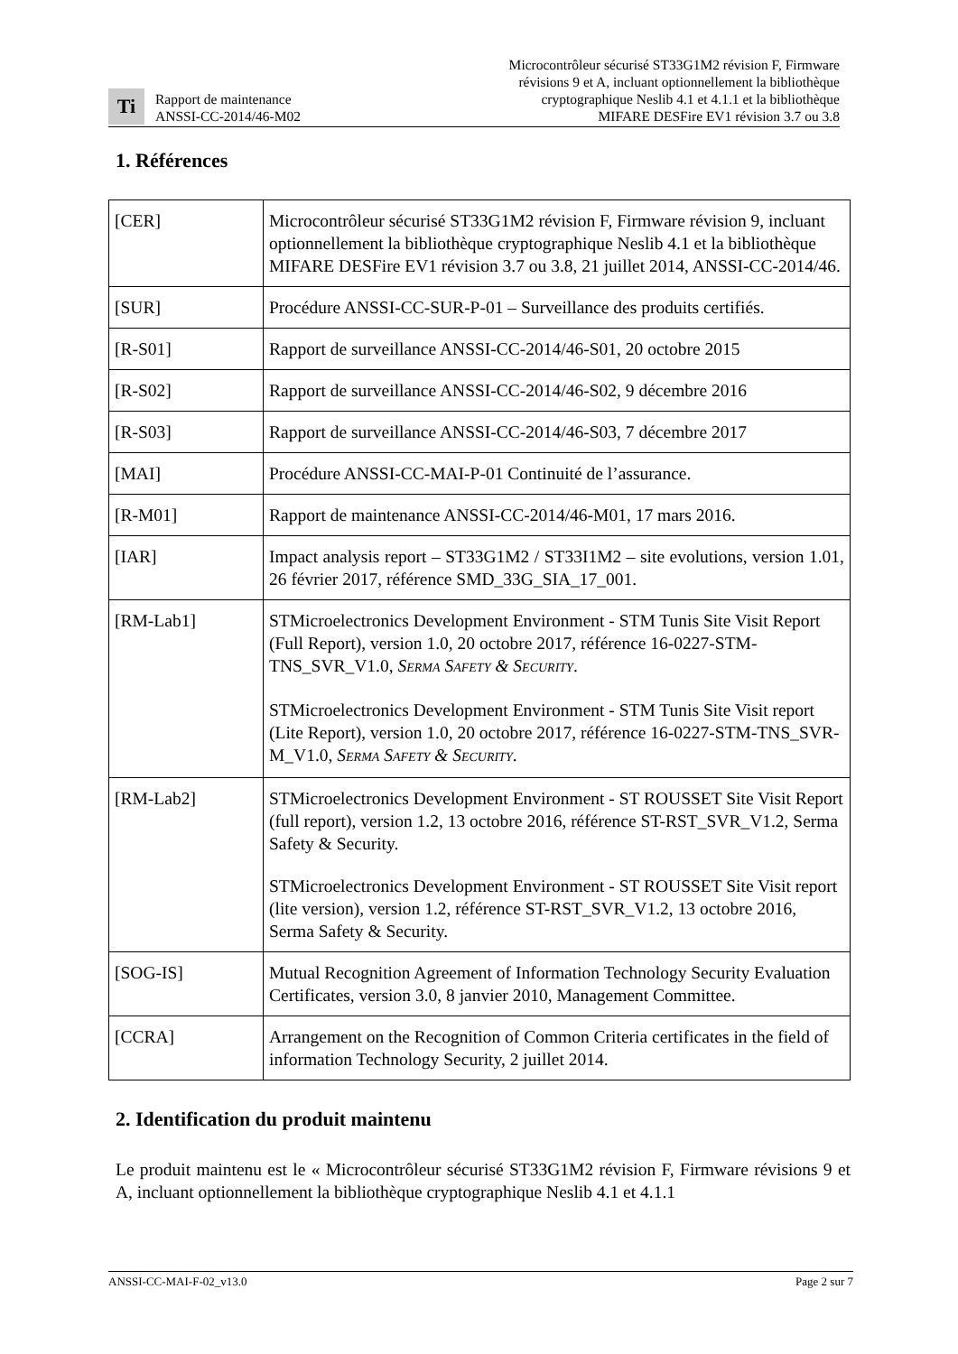Ti
Rapport de maintenance
ANSSI-CC-2014/46-M02
Microcontrôleur sécurisé ST33G1M2 révision F, Firmware
révisions 9 et A, incluant optionnellement la bibliothèque
cryptographique Neslib 4.1 et 4.1.1 et la bibliothèque
MIFARE DESFire EV1 révision 3.7 ou 3.8
1. Références
| [CER] | Microcontrôleur sécurisé ST33G1M2 révision F, Firmware révision 9, incluant optionnellement la bibliothèque cryptographique Neslib 4.1 et la bibliothèque MIFARE DESFire EV1 révision 3.7 ou 3.8, 21 juillet 2014, ANSSI-CC-2014/46. |
| [SUR] | Procédure ANSSI-CC-SUR-P-01 – Surveillance des produits certifiés. |
| [R-S01] | Rapport de surveillance ANSSI-CC-2014/46-S01, 20 octobre 2015 |
| [R-S02] | Rapport de surveillance ANSSI-CC-2014/46-S02, 9 décembre 2016 |
| [R-S03] | Rapport de surveillance ANSSI-CC-2014/46-S03, 7 décembre 2017 |
| [MAI] | Procédure ANSSI-CC-MAI-P-01 Continuité de l’assurance. |
| [R-M01] | Rapport de maintenance ANSSI-CC-2014/46-M01, 17 mars 2016. |
| [IAR] | Impact analysis report – ST33G1M2 / ST33I1M2 – site evolutions, version 1.01, 26 février 2017, référence SMD_33G_SIA_17_001. |
| [RM-Lab1] | STMicroelectronics Development Environment - STM Tunis Site Visit Report (Full Report), version 1.0, 20 octobre 2017, référence 16-0227-STM-TNS_SVR_V1.0, S ERMA S AFETY & S ECURITY . STMicroelectronics Development Environment - STM Tunis Site Visit report (Lite Report), version 1.0, 20 octobre 2017, référence 16-0227-STM-TNS_SVR-M_V1.0, S ERMA S AFETY & S ECURITY . |
| [RM-Lab2] | STMicroelectronics Development Environment - ST ROUSSET Site Visit Report (full report), version 1.2, 13 octobre 2016, référence ST-RST_SVR_V1.2, Serma Safety & Security. STMicroelectronics Development Environment - ST ROUSSET Site Visit report (lite version), version 1.2, référence ST-RST_SVR_V1.2, 13 octobre 2016, Serma Safety & Security. |
| [SOG-IS] | Mutual Recognition Agreement of Information Technology Security Evaluation Certificates, version 3.0, 8 janvier 2010, Management Committee. |
| [CCRA] | Arrangement on the Recognition of Common Criteria certificates in the field of information Technology Security, 2 juillet 2014. |
2. Identification du produit maintenu
Le produit maintenu est le « Microcontrôleur sécurisé ST33G1M2 révision F, Firmware révisions 9 et A, incluant optionnellement la bibliothèque cryptographique Neslib 4.1 et 4.1.1
ANSSI-CC-MAI-F-02_v13.0 Page 2 sur 7